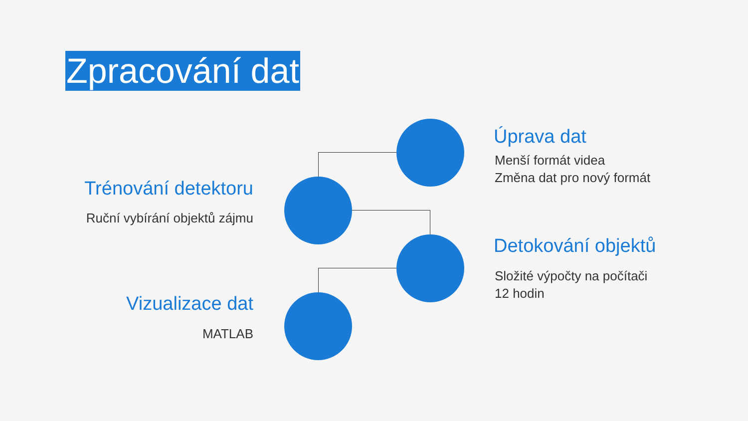Zpracování dat
Úprava dat
Menší formát videa
Změna dat pro nový formát
Trénování detektoru
Ruční vybírání objektů zájmu
Detokování objektů
Složité výpočty na počítači
12 hodin
Vizualizace dat
MATLAB